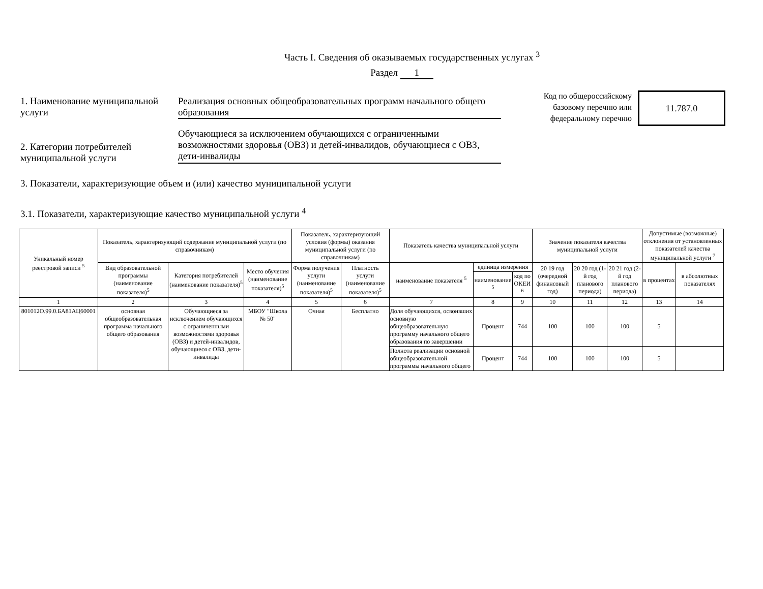Часть I. Сведения об оказываемых государственных услугах <sup>3</sup>
Раздел 1
Код по общероссийскому базовому перечню или федеральному перечню
11.787.0
1. Наименование муниципальной услуги
Реализация основных общеобразовательных программ начального общего образования
2. Категории потребителей муниципальной услуги
Обучающиеся за исключением обучающихся с ограниченными возможностями здоровья (ОВЗ) и детей-инвалидов, обучающиеся с ОВЗ, дети-инвалиды
3. Показатели, характеризующие объем и (или) качество муниципальной услуги
3.1. Показатели, характеризующие качество муниципальной услуги <sup>4</sup>
| Уникальный номер реестровой записи <sup>5</sup> | Показатель, характеризующий содержание муниципальной услуги (по справочникам) | | | Показатель, характеризующий условия (формы) оказания муниципальной услуги (по справочникам) | | Показатель качества муниципальной услуги | | | Значение показателя качества муниципальной услуги | | | Допустимые (возможные) отклонения от установленных показателей качества муниципальной услуги <sup>7</sup> | |
| --- | --- | --- | --- | --- | --- | --- | --- | --- | --- | --- | --- | --- | --- |
| | Вид образовательной программы (наименование показателя)<sup>5</sup> | Категория потребителей (наименование показателя)<sup>5</sup> | Место обучения (наименование показателя)<sup>5</sup> | Форма получения услуги (наименование показателя)<sup>5</sup> | Платность услуги (наименование показателя)<sup>5</sup> | наименование показателя <sup>5</sup> | единица измерения | | 20 19 год (очередной финансовый год) | 20 20 год (1-й год планового периода) | 20 21 год (2-й год планового периода) | в процентах | в абсолютных показателях |
| | | | | | | | наименование <sup>5</sup> | код по ОКЕИ <sup>6</sup> | | | | | |
| 1 | 2 | 3 | 4 | 5 | 6 | 7 | 8 | 9 | 10 | 11 | 12 | 13 | 14 |
| 801012О.99.0.БА81АЦ60001 | основная общеобразовательная программа начального общего образования | Обучающиеся за исключением обучающихся с ограниченными возможностями здоровья (ОВЗ) и детей-инвалидов, обучающиеся с ОВЗ, дети-инвалиды | МБОУ "Школа № 50" | Очная | Бесплатно | Доля обучающихся, освоивших основную общеобразовательную программу начального общего образования по завершении | Процент | 744 | 100 | 100 | 100 | 5 | |
| | | | | | | Полнота реализации основной общеобразовательной программы начального общего | Процент | 744 | 100 | 100 | 100 | 5 | |